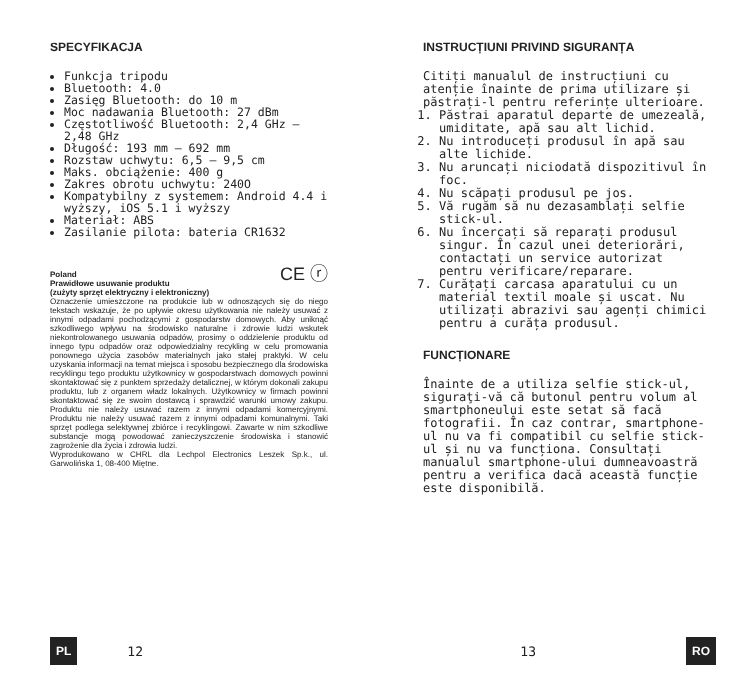SPECYFIKACJA
Funkcja tripodu
Bluetooth: 4.0
Zasięg Bluetooth: do 10 m
Moc nadawania Bluetooth: 27 dBm
Częstotliwość Bluetooth: 2,4 GHz – 2,48 GHz
Długość: 193 mm – 692 mm
Rozstaw uchwytu: 6,5 – 9,5 cm
Maks. obciążenie: 400 g
Zakres obrotu uchwytu: 240O
Kompatybilny z systemem: Android 4.4 i wyższy, iOS 5.1 i wyższy
Materiał: ABS
Zasilanie pilota: bateria CR1632
Poland
Prawidłowe usuwanie produktu
(zużyty sprzęt elektryczny i elektroniczny) CE ⓡ
Oznaczenie umieszczone na produkcie lub w odnoszących się do niego tekstach wskazuje, że po upływie okresu użytkowania nie należy usuwać z innymi odpadami pochodzącymi z gospodarstw domowych. Aby uniknąć szkodliwego wpływu na środowisko naturalne i zdrowie ludzi wskutek niekontrolowanego usuwania odpadów, prosimy o oddzielenie produktu od innego typu odpadów oraz odpowiedzialny recykling w celu promowania ponownego użycia zasobów materialnych jako stałej praktyki. W celu uzyskania informacji na temat miejsca i sposobu bezpiecznego dla środowiska recyklingu tego produktu użytkownicy w gospodarstwach domowych powinni skontaktować się z punktem sprzedaży detalicznej, w którym dokonali zakupu produktu, lub z organem władz lokalnych. Użytkownicy w firmach powinni skontaktować się ze swoim dostawcą i sprawdzić warunki umowy zakupu. Produktu nie należy usuwać razem z innymi odpadami komercyjnymi. Produktu nie należy usuwać razem z innymi odpadami komunalnymi. Taki sprzęt podlega selektywnej zbiórce i recyklingowi. Zawarte w nim szkodliwe substancje mogą powodować zanieczyszczenie środowiska i stanowić zagrożenie dla życia i zdrowia ludzi.
Wyprodukowano w CHRL dla Lechpol Electronics Leszek Sp.k., ul. Garwolińska 1, 08-400 Miętne.
PL 12
INSTRUCȚIUNI PRIVIND SIGURANȚA
Citiți manualul de instrucțiuni cu atenție înainte de prima utilizare și păstrați-l pentru referințe ulterioare.
1. Păstrai aparatul departe de umezeală, umiditate, apă sau alt lichid.
2. Nu introduceți produsul în apă sau alte lichide.
3. Nu aruncați niciodată dispozitivul în foc.
4. Nu scăpați produsul pe jos.
5. Vă rugăm să nu dezasamblați selfie stick-ul.
6. Nu încercați să reparați produsul singur. În cazul unei deteriorări, contactați un service autorizat pentru verificare/reparare.
7. Curățați carcasa aparatului cu un material textil moale și uscat. Nu utilizați abrazivi sau agenți chimici pentru a curăța produsul.
FUNCȚIONARE
Înainte de a utiliza selfie stick-ul, siguraţi-vă că butonul pentru volum al smartphoneului este setat să facă fotografii. În caz contrar, smartphone-ul nu va fi compatibil cu selfie stick-ul și nu va funcționa. Consultați manualul smartphone-ului dumneavoastră pentru a verifica dacă această funcție este disponibilă.
13 RO